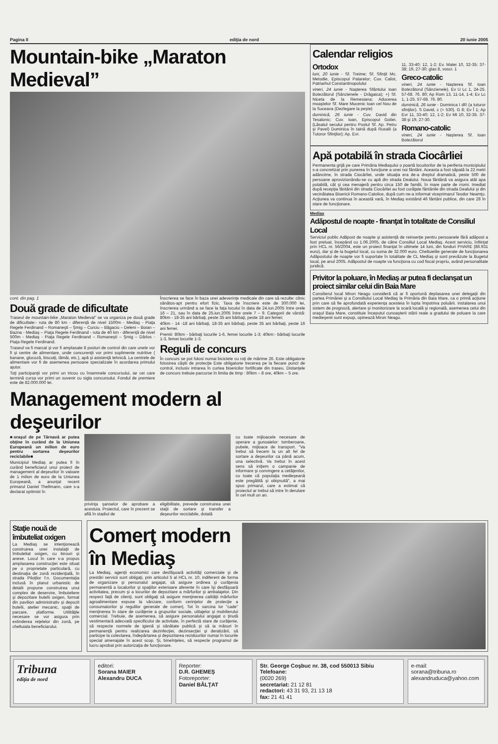Pagina II ediţia de nord 20 iunie 2005
Mountain-bike „Maraton Medieval”
cont. din pag. 1
Două grade de dificultate
Traseul de mountain-bike „Maraton Medieval” se va organiza pe două grade de dificultate:- ruta de 80 km - diferenţă de nivel 1500m - Mediaş - Piaţa Regele Ferdinand – Romaneşti – Şmig – Curciu – Băgaciu – Deleni – Boian – Bazna - Mediaş – Piaţa Regele Ferdinand - ruta de 40 km - diferenţă de nivel 500m - Mediaş - Piaţa Regele Ferdinand – Romaneşti – Şmig – Dârlos - Piaţa Regele Ferdinand.
Traseul va fi marcat şi vor fi amplasate 8 posturi de control din care unele vor fi şi centre de alimentare, unde concurenţii vor primi suplimente nutritive ( banane, glucoză, biscuiţi, lămâi, etc.), apă şi asistenţă tehnică. La centrele de alimentare vor fi de asemenea persoane specializate în acordarea primului ajutor.
Toţi participanţii vor primi un tricou cu însemnele concursului, iar cei care termină cursa vor primi un suvenir cu sigla concursului. Fondul de premiere este de 82.000.000 lei.
Înscrierea se face în baza unei adeverinţe medicale din care să rezulte: clinic sănătos-apt pentru efort fizic. Taxa de înscriere este de 300.000 lei, înscrierea urmând a se face la faţa locului în data de 24.iun.2005 între orele 16 – 21, sau în data de 25.iun.2005 între orele 7 – 9. Categorii de vârstă: 80km - 18-35 ani bărbaţi, peste 35 ani bărbaţi, peste 18 ani femei;
40km - 14 -18 ani bărbaţi, 18-35 ani bărbaţi, peste 35 ani bărbaţi, peste 16 ani femei.
Premii: 80km - bărbaţi locurile 1-6, femei locurile 1-3; 40km:- bărbaţi locurile 1-3, femei locurile 1-3.
Reguli de concurs
În concurs se pot folosi numai biciclete cu roţi de mărime 26. Este obligatorie folosirea căştii de protecţie Este obligatorie trecerea pe la fiecare punct de control, inclusiv intrarea în curtea bisericilor fortificate din traseu. Distanţele de concurs trebuie parcurse în limita de timp : 80km – 8 ore, 40km – 5 ore.
Management modern al deşeurilor
■oraşul de pe Târnavă ar putea obţine în curând de la Uniunea Europeană un milion de euro pentru sortarea deşeurilor reciclabile■
Municipiul Mediaş ar putea fi în curând beneficiarul unui proiect de management al deşeurilor în valoare de 1 milion de euro de la Uniunea Europeană, a anunţat recent primarul Daniel Thellmann, care s-a declarat optimist în
privinţa şanselor de aprobare a acestuia. Proiectul, care în prezent se află în stadiul de
eligibilitate, prevede construirea unei staţii de sortare şi transfer a deşeurilor reciclabile, dotată
cu toate mijloacele necesare de operare a gunoaielor: tomberoane, pubele, mijloace de transport. "Va trebui să trecem la un alt fel de sortare a deşeurilor ca până acum, una selectivă. Va trebui în acest sens să iniţiem o campanie de informare şi convingere a cetăţenilor, cu toate că populaţia medieşeană este pregătită şi obişnuită", a mai spus primarul, care a estimat că proiectul ar trebui să intre în derulare în cel mult un an.
Calendar religios
Ortodox
luni, 20 iunie - Sf. Treime; Sf. Sfinţit Mc. Metodie, Episcopul Patarelor; Cuv. Calist, Patriarhul Constantinopolului
vineri, 24 iunie - Naşterea Sfântului Ioan Botezătorul (Sânzienele - Drăgaica); +) Sf. Niceta de la Remesiana; Aducerea moaştelor Sf. Mare Mucenic Ioan cel Nou de la Suceava (Dezlegare la peşte)
duminică, 26 iunie - Cuv. David din Tesalonic; Cuv. Ioan, Episcopul Gotiei. (Lăsatul secului pentru Postul Sf. Ap. Petru şi Pavel) Duminica în taină după Rusalii (a Tutoror Sfinţilor); Ap. Evr.
11, 33-40; 12, 1-2; Ev. Matei 10, 32-35; 37-38; 19, 27-30; glas 8, voscr. 1
Greco-catolic
vineri, 24 iunie - Naşterea Sf. Ioan Botezătorul (Sânzienele). Ev U Lc 1, 24-25. 57-68. 76. 80; Ap Rom 13, 11-14, 1-4; Ev Lc 1, 1-25. 57-68. 76. 80.
duminică, 26 iunie - Duminica I dR (a tuturor sfinţilor). S David, c (+ 530). G 8; Ev Î 1; Ap Evr 11, 33-40; 12, 1-2; Ev Mt 10, 32-35. 37-38 şi 19, 27-30.
Romano-catolic
vineri, 24 iunie - Naşterea Sf. Ioan Botezătorul
Apă potabilă în strada Ciocârliei
Permanenta grijă pe care Primăria Mediaşului o poartă locuitorilor de la periferia municipiului s-a concretizat prin punerea în funcţiune a unei noi fântâni. Aceasta a fost săpată la 22 metri adâncime, în strada Ciocârliei, unde situaţia era de-a dreptul dramatică, peste 500 de persoane aprovizionându-se cu apă din strada Dealului. Noua fântână va asigura atât apa potabilă, cât şi cea menajeră pentru circa 150 de familii, în mare parte de rromi. Imediat după recepţia fântânii din strada Ciocârliei au fost curăţate fântânile din strada Dealului şi din vecinătatea Bisericii Romano-Catolice, după cum ne-a informat viceprimarul Teodor Neamţu. Acţiunea va continua în această vară, în Mediaş existând 46 fântâni publice, din care 28 în stare de funcţionare.
Mediaş
Adăpostul de noapte - finanţat în totalitate de Consiliul Local
Serviciul public Adăpost de noapte şi asistenţă de reinserţie pentru persoanele fără adăpost a fost preluat, începând cu 1.06.2005, de către Consiliul Local Mediaş. Acest serviciu, înfiinţat prin HCL nr. 56/2004, este un proiect finanţat în ultimele 14 luni, din fonduri PHARE (86.931 euro), dar şi de la bugetul local, cu suma de 32.000 euro. Cheltuielile generate de funcţionarea Adăpostului de noapte vor fi suportate în totalitate de CL Mediaş şi sunt prevăzute la Bugetul local, pe anul 2005. Adăpostul de noapte va funcţiona cu cod fiscal propriu, având personalitate juridică.
Privitor la poluare, în Mediaş ar putea fi declanşat un proiect similar celui din Baia Mare
Consilierul local Miron Neagu consideră că ar fi oportună deplasarea unei delegaţii din partea Primăriei şi a Consiliului Local Mediaş la Primăria din Baia Mare, ca o primă acţiune prin care să fie aprofundată experienţa acesteia în lupta împotriva poluării. Instalarea unui sistem de prognoză, alertare şi monitorizare la scară locală şi regională, asemenea celui din oraşul Baia Mare, constituie începutul cunoaşterii stării reale a gradului de poluare la care medieşenii sunt expuşi, opinează Miron Neagu.
Staţie nouă de îmbuteliat oxigen
La Mediaş se intenţionează construirea unei instalaţii de îmbuteliat oxigen, cu birouri şi anexe. Locul în care s-a propus amplasarea construcţiei este situat pe o proprietate particulară, cu destinaţia de zonă rezidenţială, în strada Piloţilor f.n. Documentaţia inclusă în planul urbanistic de detalii propune construirea unui complex de deservire, îmbuteliere şi depozitare butelii oxigen, format din pavilion administrativ şi depozit butelii, atelier mecanic, spaţii de parcare, platforme. Utilităţile necesare se vor asigura prin extinderea reţelelor din zonă, pe cheltuiala beneficiarului.
Comerţ modern în Mediaş
La Mediaş, agenţii economici care desfăşoară activităţi comerciale şi de prestări servicii sunt obligaţi, prin articolul 5 al HCL nr. 10, indiferent de forma de organizare şi personalul angajat, să asigure ordinea şi curăţenia permanentă a localurilor şi spaţiilor exterioare aferente în care îşi desfăşoară activitatea, precum şi a locurilor de depozitare a mărfurilor şi ambalajelor. Din respect faţă de clienţi, sunt obligaţi să asigure menţinerea calităţii mărfurilor agroalimentare expuse la vânzare, conform cerinţelor de protecţie a consumatorilor şi regulilor generale de comerţ. Tot în sarcina lor "cade" menţinerea în stare de curăţenie a grupurilor sociale, utilajelor şi mobilierului comercial. Trebuie, de asemenea, să asigure personalului angajat o ţinută vestimentară adecvată specificului de activitate, în perfectă stare de curăţenie, să respecte normele de igienă şi sănătate publică şi să ia măsuri în permanenţă pentru realizarea dezinfecţiei, dezinsecţiei şi deratizării, să participe la colectarea, îndepărtarea şi depozitarea reziduurilor numai în locurile special amenajate în acest scop. Şi, bineînţeles, să respecte programul de lucru aprobat prin autorizaţia de funcţionare.
Tribuna
ediţia de nord
editori:
Sorana MAIER
Alexandru DUCA
Reporter:
D.R. GHEMEŞ
Fotoreporter:
Daniel BĂLŢAT
Str. George Coşbuc nr. 38, cod 550013 Sibiu
Telefoane:
(0020 269)
secretariat: 21 12 81
redactori: 43 31 93, 21 13 18
fax: 21 41 41
e-mail:
sorana@tribuna.ro
alexandruduca@yahoo.com